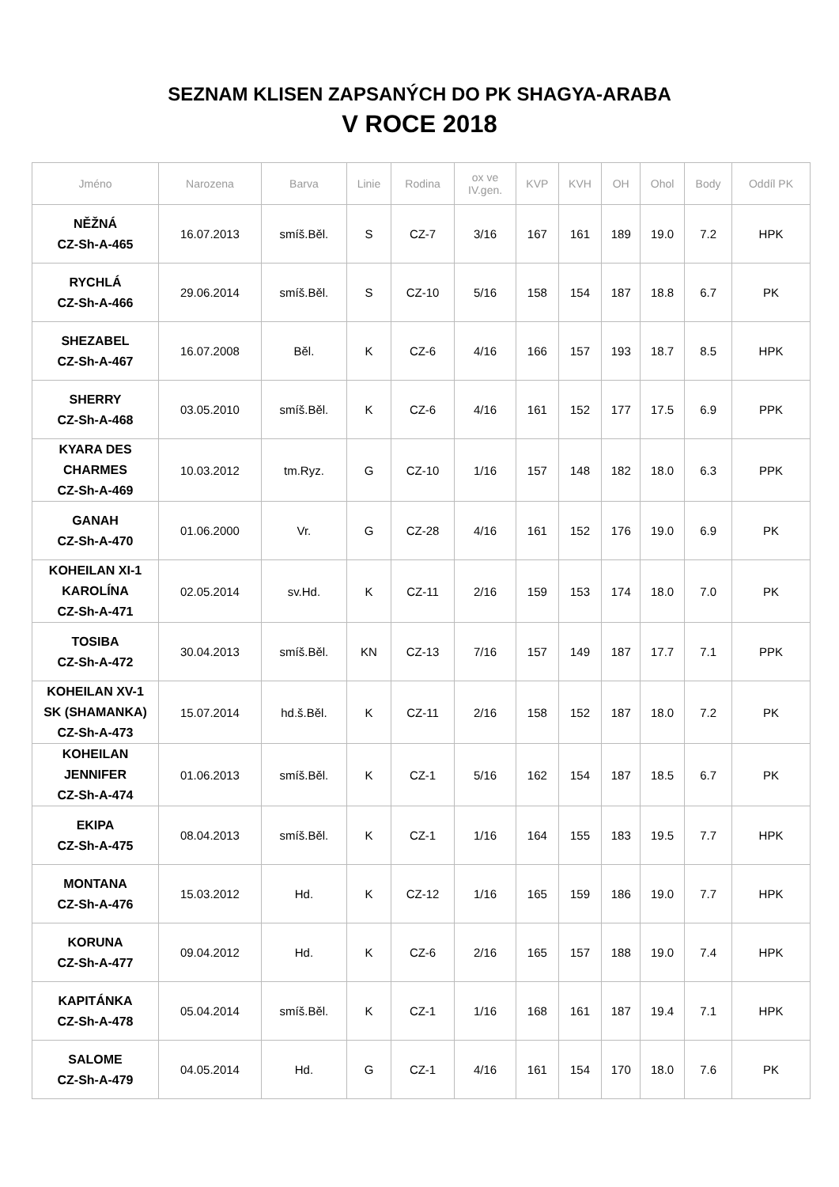SEZNAM KLISEN ZAPSANÝCH DO PK SHAGYA-ARABA
V ROCE 2018
| Jméno | Narozena | Barva | Linie | Rodina | ox ve IV.gen. | KVP | KVH | OH | Ohol | Body | Oddíl PK |
| --- | --- | --- | --- | --- | --- | --- | --- | --- | --- | --- | --- |
| NĚŽNÁ CZ-Sh-A-465 | 16.07.2013 | smíš.Běl. | S | CZ-7 | 3/16 | 167 | 161 | 189 | 19.0 | 7.2 | HPK |
| RYCHLÁ CZ-Sh-A-466 | 29.06.2014 | smíš.Běl. | S | CZ-10 | 5/16 | 158 | 154 | 187 | 18.8 | 6.7 | PK |
| SHEZABEL CZ-Sh-A-467 | 16.07.2008 | Běl. | K | CZ-6 | 4/16 | 166 | 157 | 193 | 18.7 | 8.5 | HPK |
| SHERRY CZ-Sh-A-468 | 03.05.2010 | smíš.Běl. | K | CZ-6 | 4/16 | 161 | 152 | 177 | 17.5 | 6.9 | PPK |
| KYARA DES CHARMES CZ-Sh-A-469 | 10.03.2012 | tm.Ryz. | G | CZ-10 | 1/16 | 157 | 148 | 182 | 18.0 | 6.3 | PPK |
| GANAH CZ-Sh-A-470 | 01.06.2000 | Vr. | G | CZ-28 | 4/16 | 161 | 152 | 176 | 19.0 | 6.9 | PK |
| KOHEILAN XI-1 KAROLÍNA CZ-Sh-A-471 | 02.05.2014 | sv.Hd. | K | CZ-11 | 2/16 | 159 | 153 | 174 | 18.0 | 7.0 | PK |
| TOSIBA CZ-Sh-A-472 | 30.04.2013 | smíš.Běl. | KN | CZ-13 | 7/16 | 157 | 149 | 187 | 17.7 | 7.1 | PPK |
| KOHEILAN XV-1 SK (SHAMANKA) CZ-Sh-A-473 | 15.07.2014 | hd.š.Běl. | K | CZ-11 | 2/16 | 158 | 152 | 187 | 18.0 | 7.2 | PK |
| KOHEILAN JENNIFER CZ-Sh-A-474 | 01.06.2013 | smíš.Běl. | K | CZ-1 | 5/16 | 162 | 154 | 187 | 18.5 | 6.7 | PK |
| EKIPA CZ-Sh-A-475 | 08.04.2013 | smíš.Běl. | K | CZ-1 | 1/16 | 164 | 155 | 183 | 19.5 | 7.7 | HPK |
| MONTANA CZ-Sh-A-476 | 15.03.2012 | Hd. | K | CZ-12 | 1/16 | 165 | 159 | 186 | 19.0 | 7.7 | HPK |
| KORUNA CZ-Sh-A-477 | 09.04.2012 | Hd. | K | CZ-6 | 2/16 | 165 | 157 | 188 | 19.0 | 7.4 | HPK |
| KAPITÁNKA CZ-Sh-A-478 | 05.04.2014 | smíš.Běl. | K | CZ-1 | 1/16 | 168 | 161 | 187 | 19.4 | 7.1 | HPK |
| SALOME CZ-Sh-A-479 | 04.05.2014 | Hd. | G | CZ-1 | 4/16 | 161 | 154 | 170 | 18.0 | 7.6 | PK |